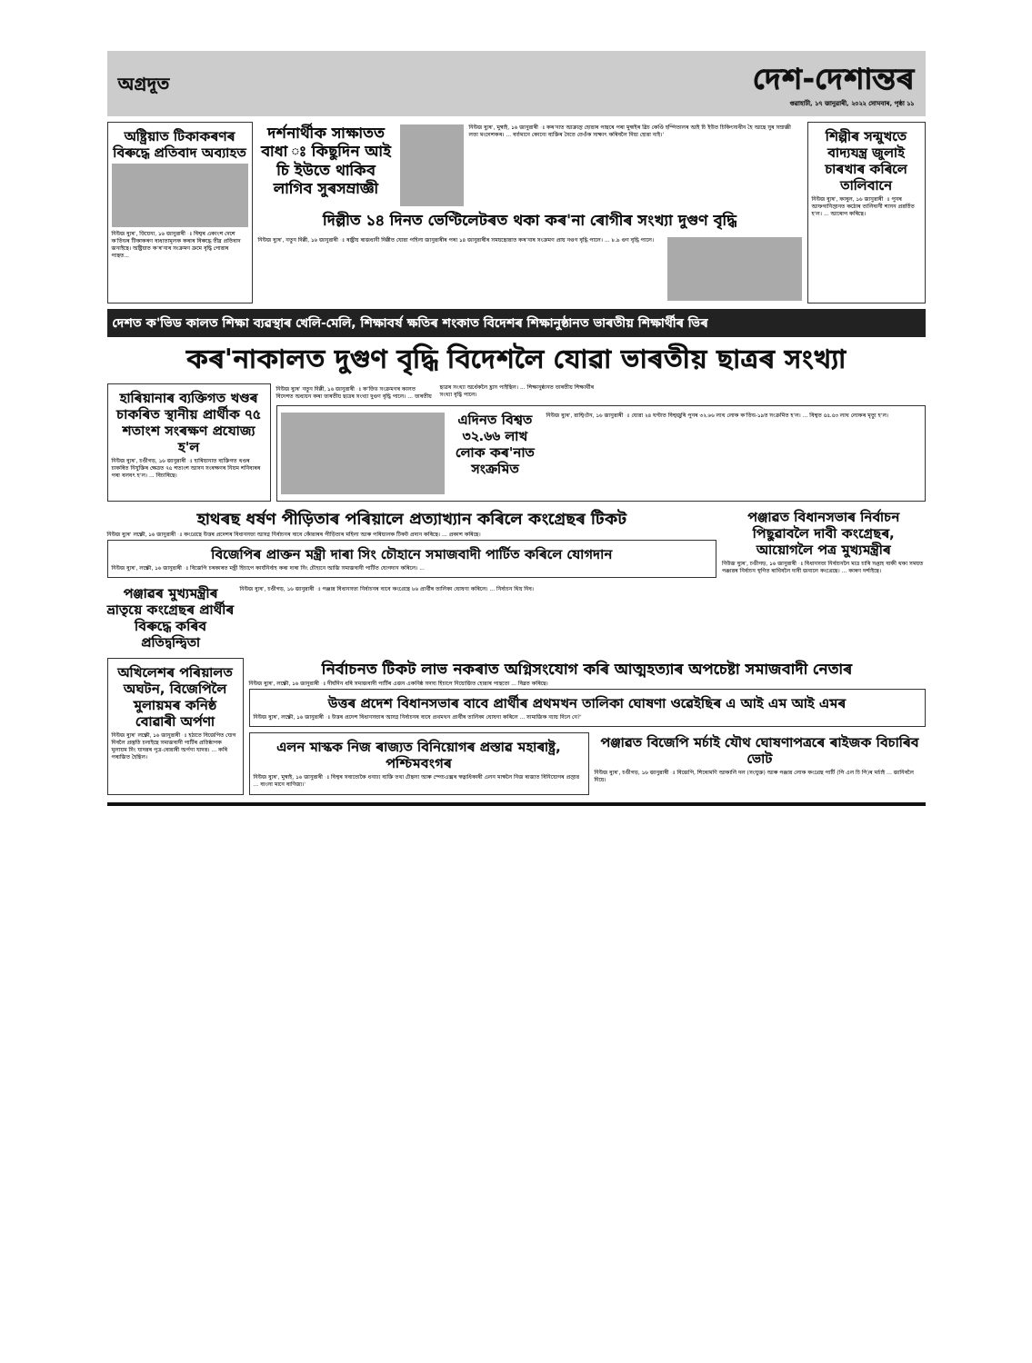অগ্ৰদূত
দেশ-দেশান্তৰ
গুৱাহাটী, ১৭ জানুৱাৰী, ২০২২ সোমবাৰ, পৃষ্ঠা ১১
অষ্ট্ৰিয়াত টিকাকৰণৰ বিৰুদ্ধে প্ৰতিবাদ অব্যাহত
নিউজ ব্যুৰ', ভিয়েনা, ১৬ জানুৱাৰী ঃ বিশ্বৰ একাংশ দেশে ক'ভিডৰ টিকাকৰণ বাধ্যতামূলক কৰাৰ বিৰুদ্ধে তীব্ৰ প্ৰতিবাদ জনাইছে। অষ্ট্ৰিয়াত ক'ৰ'নাৰ সংক্ৰমণ ক্ৰমে বৃদ্ধি পোৱাৰ পাছত...
দৰ্শনাৰ্থীক সাক্ষাতত বাধা ঃ কিছুদিন আই চি ইউতে থাকিব লাগিব সুৰসম্ৰাজ্ঞী
নিউজ ব্যুৰ', মুম্বাই, ১৬ জানুৱাৰী ঃ কৰ'নাত আক্ৰান্ত হোৱাৰ পাছৰে পৰা মুম্বাইৰ ব্ৰিচ কেণ্ডি হস্পিতালৰ আই চি ইউত চিকিৎসাধীন হৈ আছে সুৰ সম্ৰাজ্ঞী লতা মংগেশকৰ। ... বৰ্তমানে কোনো ব্যক্তিৰ সৈতে তেওঁক সাক্ষাৎ কৰিবলৈ দিয়া হোৱা নাই।'
দিল্লীত ১৪ দিনত ভেণ্টিলেটৰত থকা কৰ'না ৰোগীৰ সংখ্যা দুগুণ বৃদ্ধি
নিউজ ব্যুৰ', নতুন দিল্লী, ১৬ জানুৱাৰী ঃ ৰাষ্ট্ৰীয় ৰাজধানী দিল্লীত যোৱা পহিলা জানুৱাৰীৰ পৰা ১৪ জানুৱাৰীৰ সময়ছোৱাত কৰ'নাৰ সংক্ৰমণ প্ৰায় নগুণ বৃদ্ধি পালে। ... ৮.৯ গুণ বৃদ্ধি পালে।
শিল্পীৰ সন্মুখতে বাদ্যযন্ত্ৰ জুলাই চাৰখাৰ কৰিলে তালিবানে
নিউজ ব্যুৰ', কাবুল, ১৬ জানুৱাৰী ঃ পুনৰ আফগানিস্তানত কঠোৰ তালিবানী শাসন প্ৰৱৰ্তিত হ'ল। ... আৰোপ কৰিছে।
দেশত ক'ভিড কালত শিক্ষা ব্যৱস্থাৰ খেলি-মেলি, শিক্ষাবৰ্ষ ক্ষতিৰ শংকাত বিদেশৰ শিক্ষানুষ্ঠানত ভাৰতীয় শিক্ষাৰ্থীৰ ভিৰ
কৰ'নাকালত দুগুণ বৃদ্ধি বিদেশলৈ যোৱা ভাৰতীয় ছাত্ৰৰ সংখ্যা
হাৰিয়ানাৰ ব্যক্তিগত খণ্ডৰ চাকৰিত স্থানীয় প্ৰাৰ্থীক ৭৫ শতাংশ সংৰক্ষণ প্ৰযোজ্য হ'ল
নিউজ ব্যুৰ', চণ্ডীগড়, ১৬ জানুৱাৰী ঃ হাৰিয়ানাত ব্যক্তিগত খণ্ডৰ চাকৰিত নিযুক্তিৰ ক্ষেত্ৰত ৭৫ শতাংশ আসন সংৰক্ষণৰ নিয়ম শনিবাৰৰ পৰা বলবৎ হ'ল। ... বিচাৰিছে।
নিউজ ব্যুৰ' নতুন দিল্লী, ১৬ জানুৱাৰী ঃ ক'ভিড সংক্ৰমণৰ কালত বিদেশত অধ্যয়ন কৰা ভাৰতীয় ছাত্ৰৰ সংখ্যা দুগুণ বৃদ্ধি পালে। ... ভাৰতীয় ছাত্ৰৰ সংখ্যা অৰ্ধেকলৈ হ্ৰাস পাইছিল। ... শিক্ষানুষ্ঠানত ভাৰতীয় শিক্ষাৰ্থীৰ সংখ্যা বৃদ্ধি পালে।
এদিনত বিশ্বত ৩২.৬৬ লাখ লোক কৰ'নাত সংক্ৰমিত
নিউজ ব্যুৰ', ৱাশ্বিংটন, ১৬ জানুৱাৰী ঃ যোৱা ২৪ ঘণ্টাত বিশ্বজুৰি পুনৰ ৩২.৬৬ লাখ লোক ক'ভিড-১৯ত সংক্ৰমিত হ'ল। ... বিশ্বত ৫৫.৫৩ লাখ লোকৰ মৃত্যু হ'ল।
হাথৰছ ধৰ্ষণ পীড়িতাৰ পৰিয়ালে প্ৰত্যাখ্যান কৰিলে কংগ্ৰেছৰ টিকট
নিউজ ব্যুৰ' লক্ষ্ণৌ, ১৬ জানুৱাৰী ঃ কংগ্ৰেছে উত্তৰ প্ৰদেশৰ বিধানসভা আসন্ন নিৰ্বাচনৰ বাবে কোঁৱাৰৰ পীড়িতাৰ মহিলা আৰু পৰিয়ালক টিকট প্ৰদান কৰিছে। ... প্ৰকাশ কৰিছে।
বিজেপিৰ প্ৰাক্তন মন্ত্ৰী দাৰা সিং চৌহানে সমাজবাদী পাৰ্টিত কৰিলে যোগদান
নিউজ ব্যুৰ', লক্ষ্ণৌ, ১৬ জানুৱাৰী ঃ বিজেপি চৰকাৰত মন্ত্ৰী হিচাপে কাৰ্যনিৰ্বাহ কৰা দাৰা সিং চৌহানে আজি সমাজবাদী পাৰ্টিত যোগদান কৰিলে। ...
পঞ্জাৱৰ মুখ্যমন্ত্ৰীৰ ভ্ৰাতৃয়ে কংগ্ৰেছৰ প্ৰাৰ্থীৰ বিৰুদ্ধে কৰিব প্ৰতিদ্বন্দ্বিতা
নিউজ ব্যুৰ', চণ্ডীগড়, ১৬ জানুৱাৰী ঃ পঞ্জাৱ বিধানসভা নিৰ্বাচনৰ বাবে কংগ্ৰেছে ৮৬ প্ৰাৰ্থীৰ তালিকা ঘোষণা কৰিলে। ... নিৰ্বাচন থিয় দিব।
পঞ্জাৱত বিধানসভাৰ নিৰ্বাচন পিছুৱাবলৈ দাবী কংগ্ৰেছৰ, আয়োগলৈ পত্ৰ মুখ্যমন্ত্ৰীৰ
নিউজ ব্যুৰ', চণ্ডীগড়, ১৬ জানুৱাৰী ঃ বিধানসভা নিৰ্বাচনলৈ মাত্ৰ চাৰি সপ্তাহ বাকী থকা সময়ত পঞ্জাৱৰ নিৰ্বাচন স্থগিত ৰাখিবলৈ দাবী জনালে কংগ্ৰেছে। ... কাৰণ দৰ্শাইছে।
অখিলেশৰ পৰিয়ালত অঘটন, বিজেপিলৈ মুলায়মৰ কনিষ্ঠ বোৱাৰী অৰ্পণা
নিউজ ব্যুৰ' লক্ষ্ণৌ, ১৬ জানুৱাৰী ঃ হঠাতে বিজেপিত যোগ দিবলৈ প্ৰস্তুতি চলাইছে সমাজবাদী পাৰ্টিৰ প্ৰতিষ্ঠাপক মুলায়ম সিং যাদৱৰ পুত্ৰ-বোৱাৰী অৰ্পণা যাদৱ। ... কৰি পৰাজিত হৈছিল।
নিৰ্বাচনত টিকট লাভ নকৰাত অগ্নিসংযোগ কৰি আত্মহত্যাৰ অপচেষ্টা সমাজবাদী নেতাৰ
নিউজ ব্যুৰ', লক্ষ্ণৌ, ১৬ জানুৱাৰী ঃ দীৰ্ঘদিন ধৰি সমাজবাদী পাৰ্টিৰ এজন একনিষ্ঠ সদস্য হিচাপে নিয়োজিত হোৱাৰ পাছতো ... বিব্ৰত কৰিছে।
উত্তৰ প্ৰদেশ বিধানসভাৰ বাবে প্ৰাৰ্থীৰ প্ৰথমখন তালিকা ঘোষণা ওৱেইছিৰ এ আই এম আই এমৰ
নিউজ ব্যুৰ', লক্ষ্ণৌ, ১৬ জানুৱাৰী ঃ উত্তৰ প্ৰদেশ বিধানসভাৰ আসন্ন নিৰ্বাচনৰ বাবে প্ৰথমখন প্ৰাৰ্থীৰ তালিকা ঘোষণা কৰিলে ... সামাজিক ন্যায় দিলে নে?'
এলন মাস্কক নিজ ৰাজ্যত বিনিয়োগৰ প্ৰস্তাৱ মহাৰাষ্ট্ৰ, পশ্চিমবংগৰ
নিউজ ব্যুৰ', মুম্বাই, ১৬ জানুৱাৰী ঃ বিশ্বৰ সবাতোকৈ ধনাঢ্য ব্যক্তি তথা টেছলা আৰু স্পেচএক্সৰ স্বত্বাধিকাৰী এলন মাস্কলৈ নিজ ৰাজ্যত বিনিয়োগৰ প্ৰস্তাৱ ... বাংলা মানে বাণিজ্য।'
পঞ্জাৱত বিজেপি মৰ্চাই যৌথ ঘোষণাপত্ৰৰে ৰাইজক বিচাৰিব ভোট
নিউজ ব্যুৰ', চণ্ডীগড়, ১৬ জানুৱাৰী ঃ বিজেপি, শিৰোমণি আকালি দল (সংযুক্ত) আৰু পঞ্জাৱ লোক কংগ্ৰেছ পাৰ্টি (পি এল চি পি)ৰ মৰ্চাই ... জানিবলৈ দিয়ে।